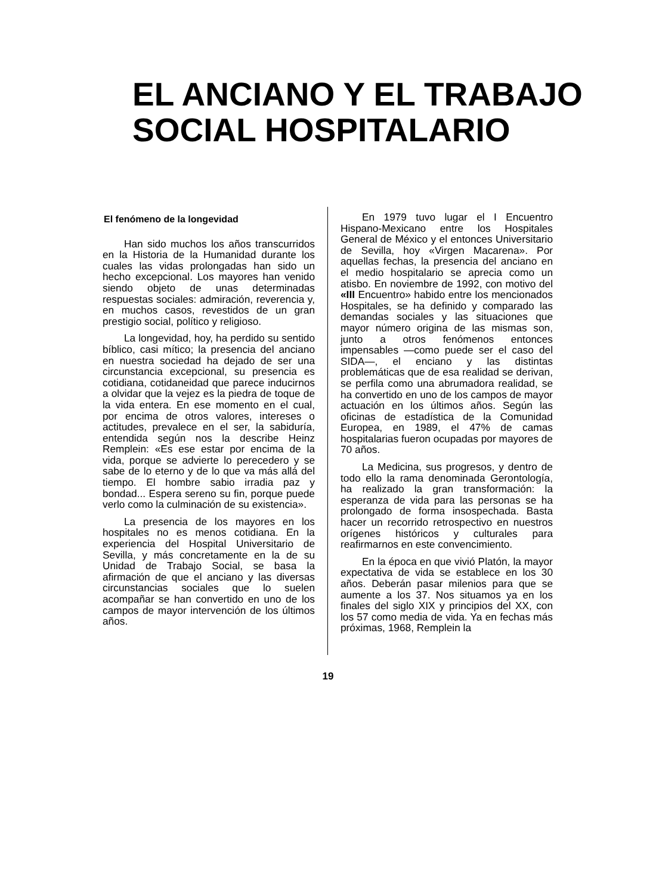EL ANCIANO Y EL TRABAJO
SOCIAL HOSPITALARIO
El fenómeno de la longevidad
Han sido muchos los años transcurridos en la Historia de la Humanidad durante los cuales las vidas prolongadas han sido un hecho excepcional. Los mayores han venido siendo objeto de unas determinadas respuestas sociales: admiración, reverencia y, en muchos casos, revestidos de un gran prestigio social, político y religioso.
La longevidad, hoy, ha perdido su sentido bíblico, casi mítico; la presencia del anciano en nuestra sociedad ha dejado de ser una circunstancia excepcional, su presencia es cotidiana, cotidaneidad que parece inducirnos a olvidar que la vejez es la piedra de toque de la vida entera. En ese momento en el cual, por encima de otros valores, intereses o actitudes, prevalece en el ser, la sabiduría, entendida según nos la describe Heinz Remplein: «Es ese estar por encima de la vida, porque se advierte lo perecedero y se sabe de lo eterno y de lo que va más allá del tiempo. El hombre sabio irradia paz y bondad... Espera sereno su fin, porque puede verlo como la culminación de su existencia».
La presencia de los mayores en los hospitales no es menos cotidiana. En la experiencia del Hospital Universitario de Sevilla, y más concretamente en la de su Unidad de Trabajo Social, se basa la afirmación de que el anciano y las diversas circunstancias sociales que lo suelen acompañar se han convertido en uno de los campos de mayor intervención de los últimos años.
En 1979 tuvo lugar el I Encuentro Hispano-Mexicano entre los Hospitales General de México y el entonces Universitario de Sevilla, hoy «Virgen Macarena». Por aquellas fechas, la presencia del anciano en el medio hospitalario se aprecia como un atisbo. En noviembre de 1992, con motivo del «III Encuentro» habido entre los mencionados Hospitales, se ha definido y comparado las demandas sociales y las situaciones que mayor número origina de las mismas son, junto a otros fenómenos entonces impensables —como puede ser el caso del SIDA—, el enciano y las distintas problemáticas que de esa realidad se derivan, se perfila como una abrumadora realidad, se ha convertido en uno de los campos de mayor actuación en los últimos años. Según las oficinas de estadística de la Comunidad Europea, en 1989, el 47% de camas hospitalarias fueron ocupadas por mayores de 70 años.
La Medicina, sus progresos, y dentro de todo ello la rama denominada Gerontología, ha realizado la gran transformación: la esperanza de vida para las personas se ha prolongado de forma insospechada. Basta hacer un recorrido retrospectivo en nuestros orígenes históricos y culturales para reafirmarnos en este convencimiento.
En la época en que vivió Platón, la mayor expectativa de vida se establece en los 30 años. Deberán pasar milenios para que se aumente a los 37. Nos situamos ya en los finales del siglo XIX y principios del XX, con los 57 como media de vida. Ya en fechas más próximas, 1968, Remplein la
19